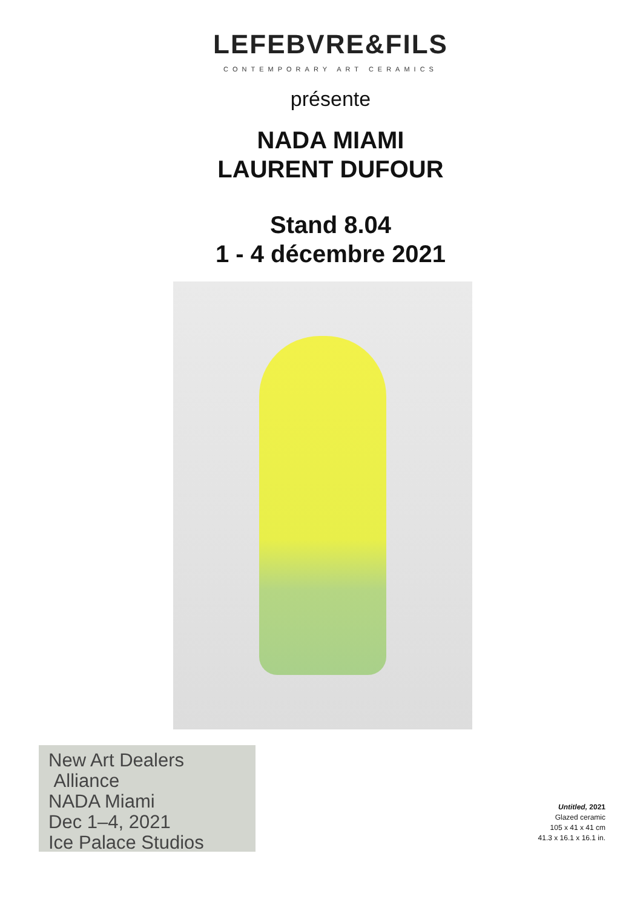LEFEBVRE&FILS
CONTEMPORARY ART CERAMICS
présente
NADA MIAMI
LAURENT DUFOUR
Stand 8.04
1 - 4 décembre 2021
New Art Dealers
Alliance
NADA Miami
Dec 1–4, 2021
Ice Palace Studios
Untitled, 2021
Glazed ceramic
105 x 41 x 41 cm
41.3 x 16.1 x 16.1 in.